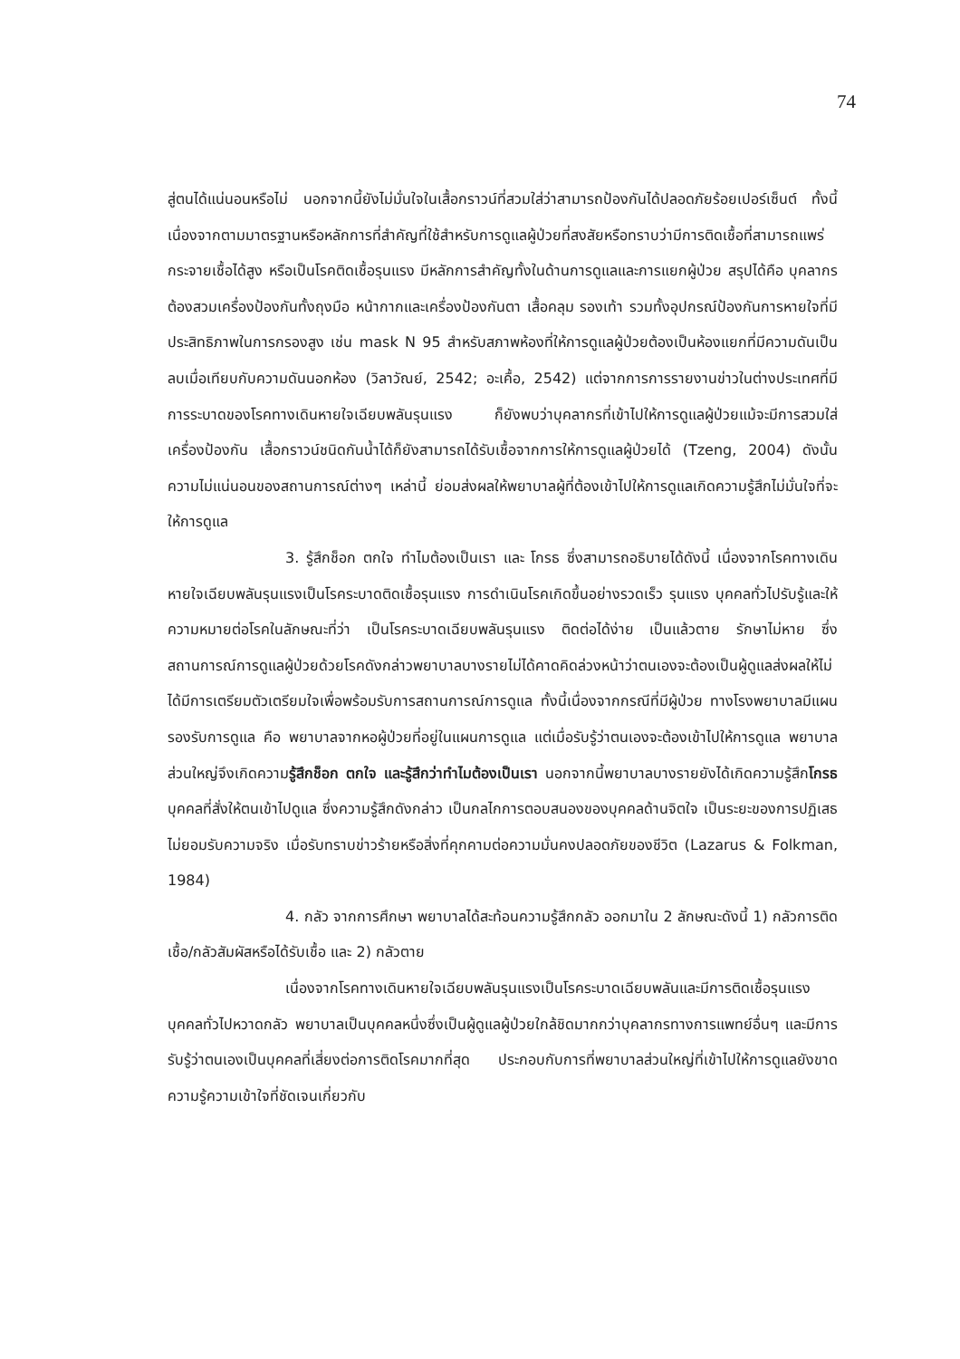74
สู่ตนได้แน่นอนหรือไม่ นอกจากนี้ยังไม่มั่นใจในเสื้อกราวน์ที่สวมใส่ว่าสามารถป้องกันได้ปลอดภัยร้อยเปอร์เซ็นต์ ทั้งนี้ เนื่องจากตามมาตรฐานหรือหลักการที่สำคัญที่ใช้สำหรับการดูแลผู้ป่วยที่สงสัยหรือทราบว่ามีการติดเชื้อที่สามารถแพร่กระจายเชื้อได้สูง หรือเป็นโรคติดเชื้อรุนแรง มีหลักการสำคัญทั้งในด้านการดูแลและการแยกผู้ป่วย สรุปได้คือ บุคลากรต้องสวมเครื่องป้องกันทั้งถุงมือ หน้ากากและเครื่องป้องกันตา เสื้อคลุม รองเท้า รวมทั้งอุปกรณ์ป้องกันการหายใจที่มีประสิทธิภาพในการกรองสูง เช่น mask N 95 สำหรับสภาพห้องที่ให้การดูแลผู้ป่วยต้องเป็นห้องแยกที่มีความดันเป็นลบเมื่อเทียบกับความดันนอกห้อง (วิลาวัณย์, 2542; อะเคื้อ, 2542) แต่จากการการรายงานข่าวในต่างประเทศที่มีการระบาดของโรคทางเดินหายใจเฉียบพลันรุนแรง ก็ยังพบว่าบุคลากรที่เข้าไปให้การดูแลผู้ป่วยแม้จะมีการสวมใส่เครื่องป้องกัน เสื้อกราวน์ชนิดกันน้ำได้ก็ยังสามารถได้รับเชื้อจากการให้การดูแลผู้ป่วยได้ (Tzeng, 2004) ดังนั้น ความไม่แน่นอนของสถานการณ์ต่างๆ เหล่านี้ ย่อมส่งผลให้พยาบาลผู้ที่ต้องเข้าไปให้การดูแลเกิดความรู้สึกไม่มั่นใจที่จะให้การดูแล
3. รู้สึกช็อก ตกใจ ทำไมต้องเป็นเรา และ โกรธ ซึ่งสามารถอธิบายได้ดังนี้ เนื่องจากโรคทางเดินหายใจเฉียบพลันรุนแรงเป็นโรคระบาดติดเชื้อรุนแรง การดำเนินโรคเกิดขึ้นอย่างรวดเร็ว รุนแรง บุคคลทั่วไปรับรู้และให้ความหมายต่อโรคในลักษณะที่ว่า เป็นโรคระบาดเฉียบพลันรุนแรง ติดต่อได้ง่าย เป็นแล้วตาย รักษาไม่หาย ซึ่งสถานการณ์การดูแลผู้ป่วยด้วยโรคดังกล่าวพยาบาลบางรายไม่ได้คาดคิดล่วงหน้าว่าตนเองจะต้องเป็นผู้ดูแลส่งผลให้ไม่ได้มีการเตรียมตัวเตรียมใจเพื่อพร้อมรับการสถานการณ์การดูแล ทั้งนี้เนื่องจากกรณีที่มีผู้ป่วย ทางโรงพยาบาลมีแผนรองรับการดูแล คือ พยาบาลจากหอผู้ป่วยที่อยู่ในแผนการดูแล แต่เมื่อรับรู้ว่าตนเองจะต้องเข้าไปให้การดูแล พยาบาลส่วนใหญ่จึงเกิดความรู้สึกช็อก ตกใจ และรู้สึกว่าทำไมต้องเป็นเรา นอกจากนี้พยาบาลบางรายยังได้เกิดความรู้สึกโกรธบุคคลที่สั่งให้ตนเข้าไปดูแล ซึ่งความรู้สึกดังกล่าว เป็นกลไกการตอบสนองของบุคคลด้านจิตใจ เป็นระยะของการปฏิเสธไม่ยอมรับความจริง เมื่อรับทราบข่าวร้ายหรือสิ่งที่คุกคามต่อความมั่นคงปลอดภัยของชีวิต (Lazarus & Folkman, 1984)
4. กลัว จากการศึกษา พยาบาลได้สะท้อนความรู้สึกกลัว ออกมาใน 2 ลักษณะดังนี้ 1) กลัวการติดเชื้อ/กลัวสัมผัสหรือได้รับเชื้อ และ 2) กลัวตาย
เนื่องจากโรคทางเดินหายใจเฉียบพลันรุนแรงเป็นโรคระบาดเฉียบพลันและมีการติดเชื้อรุนแรง บุคคลทั่วไปหวาดกลัว พยาบาลเป็นบุคคลหนึ่งซึ่งเป็นผู้ดูแลผู้ป่วยใกล้ชิดมากกว่าบุคลากรทางการแพทย์อื่นๆ และมีการรับรู้ว่าตนเองเป็นบุคคลที่เสี่ยงต่อการติดโรคมากที่สุด ประกอบกับการที่พยาบาลส่วนใหญ่ที่เข้าไปให้การดูแลยังขาดความรู้ความเข้าใจที่ชัดเจนเกี่ยวกับ